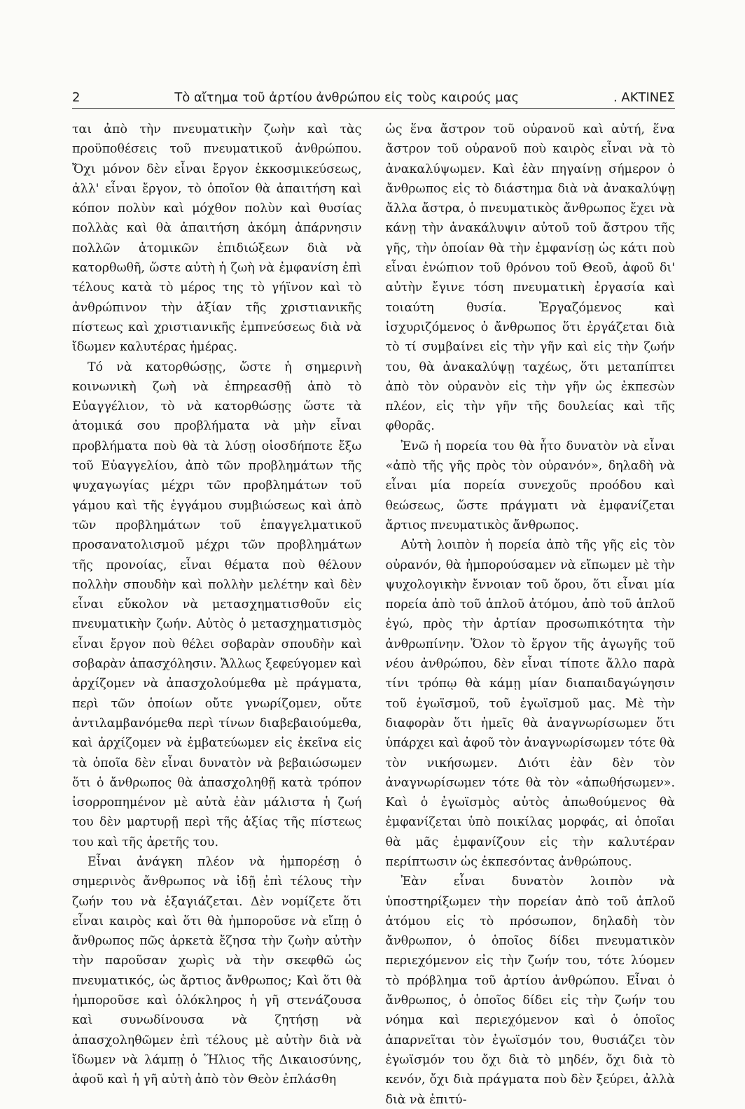2 Τὸ αἴτημα τοῦ ἀρτίου ἀνθρώπου εἰς τοὺς καιρούς μας. ΑΚΤΙΝΕΣ
ται ἀπὸ τὴν πνευματικὴν ζωὴν καὶ τὰς προϋποθέσεις τοῦ πνευματικοῦ ἀνθρώπου. Ὄχι μόνον δὲν εἶναι ἔργον ἐκκοσμικεύσεως, ἀλλ' εἶναι ἔργον, τὸ ὁποῖον θὰ ἀπαιτήση καὶ κόπον πολὺν καὶ μόχθον πολὺν καὶ θυσίας πολλὰς καὶ θὰ ἀπαιτήση ἀκόμη ἀπάρνησιν πολλῶν ἀτομικῶν ἐπιδιώξεων διὰ νὰ κατορθωθῆ, ὥστε αὐτὴ ἡ ζωὴ νὰ ἐμφανίση ἐπὶ τέλους κατὰ τὸ μέρος της τὸ γήϊνον καὶ τὸ ἀνθρώπινον τὴν ἀξίαν τῆς χριστιανικῆς πίστεως καὶ χριστιανικῆς ἐμπνεύσεως διὰ νὰ ἴδωμεν καλυτέρας ἡμέρας.
Τό νὰ κατορθώσῃς, ὥστε ἡ σημερινὴ κοινωνικὴ ζωὴ νὰ ἐπηρεασθῇ ἀπὸ τὸ Εὐαγγέλιον, τὸ νὰ κατορθώσῃς ὥστε τὰ ἀτομικά σου προβλήματα νὰ μὴν εἶναι προβλήματα ποὺ θὰ τὰ λύσῃ οἱοσδήποτε ἔξω τοῦ Εὐαγγελίου, ἀπὸ τῶν προβλημάτων τῆς ψυχαγωγίας μέχρι τῶν προβλημάτων τοῦ γάμου καὶ τῆς ἐγγάμου συμβιώσεως καὶ ἀπὸ τῶν προβλημάτων τοῦ ἐπαγγελματικοῦ προσανατολισμοῦ μέχρι τῶν προβλημάτων τῆς προνοίας, εἶναι θέματα ποὺ θέλουν πολλὴν σπουδὴν καὶ πολλὴν μελέτην καὶ δὲν εἶναι εὔκολον νὰ μετασχηματισθοῦν εἰς πνευματικὴν ζωήν. Αὐτὸς ὁ μετασχηματισμὸς εἶναι ἔργον ποὺ θέλει σοβαρὰν σπουδὴν καὶ σοβαρὰν ἀπασχόλησιν. Ἄλλως ξεφεύγομεν καὶ ἀρχίζομεν νὰ ἀπασχολούμεθα μὲ πράγματα, περὶ τῶν ὁποίων οὔτε γνωρίζομεν, οὔτε ἀντιλαμβανόμεθα περὶ τίνων διαβεβαιούμεθα, καὶ ἀρχίζομεν νὰ ἐμβατεύωμεν εἰς ἐκεῖνα εἰς τὰ ὁποῖα δὲν εἶναι δυνατὸν νὰ βεβαιώσωμεν ὅτι ὁ ἄνθρωπος θὰ ἀπασχοληθῇ κατὰ τρόπον ἰσορροπημένον μὲ αὐτὰ ἐὰν μάλιστα ἡ ζωή του δὲν μαρτυρῇ περὶ τῆς ἀξίας τῆς πίστεως του καὶ τῆς ἀρετῆς του.
Εἶναι ἀνάγκη πλέον νὰ ἠμπορέσῃ ὁ σημερινὸς ἄνθρωπος νὰ ἰδῇ ἐπὶ τέλους τὴν ζωήν του νὰ ἐξαγιάζεται. Δὲν νομίζετε ὅτι εἶναι καιρὸς καὶ ὅτι θὰ ἠμποροῦσε νὰ εἴπῃ ὁ ἄνθρωπος πῶς ἀρκετὰ ἔζησα τὴν ζωὴν αὐτὴν τὴν παροῦσαν χωρὶς νὰ τὴν σκεφθῶ ὡς πνευματικός, ὡς ἄρτιος ἄνθρωπος; Καὶ ὅτι θὰ ἠμποροῦσε καὶ ὁλόκληρος ἡ γῆ στενάζουσα καὶ συνωδίνουσα νὰ ζητήσῃ νὰ ἀπασχοληθῶμεν ἐπὶ τέλους μὲ αὐτὴν διὰ νὰ ἴδωμεν νὰ λάμπῃ ὁ Ἥλιος τῆς Δικαιοσύνης, ἀφοῦ καὶ ἡ γῆ αὐτὴ ἀπὸ τὸν Θεὸν ἐπλάσθη
ὡς ἕνα ἄστρον τοῦ οὐρανοῦ καὶ αὐτή, ἕνα ἄστρον τοῦ οὐρανοῦ ποὺ καιρὸς εἶναι νὰ τὸ ἀνακαλύψωμεν. Καὶ ἐὰν πηγαίνῃ σήμερον ὁ ἄνθρωπος εἰς τὸ διάστημα διὰ νὰ ἀνακαλύψῃ ἄλλα ἄστρα, ὁ πνευματικὸς ἄνθρωπος ἔχει νὰ κάνῃ τὴν ἀνακάλυψιν αὐτοῦ τοῦ ἄστρου τῆς γῆς, τὴν ὁποίαν θὰ τὴν ἐμφανίσῃ ὡς κάτι ποὺ εἶναι ἐνώπιον τοῦ θρόνου τοῦ Θεοῦ, ἀφοῦ δι' αὐτὴν ἔγινε τόση πνευματικὴ ἐργασία καὶ τοιαύτη θυσία. Ἐργαζόμενος καὶ ἰσχυριζόμενος ὁ ἄνθρωπος ὅτι ἐργάζεται διὰ τὸ τί συμβαίνει εἰς τὴν γῆν καὶ εἰς τὴν ζωήν του, θὰ ἀνακαλύψῃ ταχέως, ὅτι μεταπίπτει ἀπὸ τὸν οὐρανὸν εἰς τὴν γῆν ὡς ἐκπεσὼν πλέον, εἰς τὴν γῆν τῆς δουλείας καὶ τῆς φθορᾶς.
Ἐνῶ ἡ πορεία του θὰ ἦτο δυνατὸν νὰ εἶναι «ἀπὸ τῆς γῆς πρὸς τὸν οὐρανόν», δηλαδὴ νὰ εἶναι μία πορεία συνεχοῦς προόδου καὶ θεώσεως, ὥστε πράγματι νὰ ἐμφανίζεται ἄρτιος πνευματικὸς ἄνθρωπος.
Αὐτὴ λοιπὸν ἡ πορεία ἀπὸ τῆς γῆς εἰς τὸν οὐρανόν, θὰ ἠμπορούσαμεν νὰ εἴπωμεν μὲ τὴν ψυχολογικὴν ἔννοιαν τοῦ ὅρου, ὅτι εἶναι μία πορεία ἀπὸ τοῦ ἁπλοῦ ἀτόμου, ἀπὸ τοῦ ἁπλοῦ ἐγώ, πρὸς τὴν ἀρτίαν προσωπικότητα τὴν ἀνθρωπίνην. Ὅλον τὸ ἔργον τῆς ἀγωγῆς τοῦ νέου ἀνθρώπου, δὲν εἶναι τίποτε ἄλλο παρὰ τίνι τρόπῳ θὰ κάμῃ μίαν διαπαιδαγώγησιν τοῦ ἐγωϊσμοῦ, τοῦ ἐγωϊσμοῦ μας. Μὲ τὴν διαφορὰν ὅτι ἡμεῖς θὰ ἀναγνωρίσωμεν ὅτι ὑπάρχει καὶ ἀφοῦ τὸν ἀναγνωρίσωμεν τότε θὰ τὸν νικήσωμεν. Διότι ἐὰν δὲν τὸν ἀναγνωρίσωμεν τότε θὰ τὸν «ἀπωθήσωμεν». Καὶ ὁ ἐγωϊσμὸς αὐτὸς ἀπωθούμενος θὰ ἐμφανίζεται ὑπὸ ποικίλας μορφάς, αἱ ὁποῖαι θὰ μᾶς ἐμφανίζουν εἰς τὴν καλυτέραν περίπτωσιν ὡς ἐκπεσόντας ἀνθρώπους.
Ἐὰν εἶναι δυνατὸν λοιπὸν νὰ ὑποστηρίξωμεν τὴν πορείαν ἀπὸ τοῦ ἁπλοῦ ἀτόμου εἰς τὸ πρόσωπον, δηλαδὴ τὸν ἄνθρωπον, ὁ ὁποῖος δίδει πνευματικὸν περιεχόμενον εἰς τὴν ζωήν του, τότε λύομεν τὸ πρόβλημα τοῦ ἀρτίου ἀνθρώπου. Εἶναι ὁ ἄνθρωπος, ὁ ὁποῖος δίδει εἰς τὴν ζωήν του νόημα καὶ περιεχόμενον καὶ ὁ ὁποῖος ἀπαρνεῖται τὸν ἐγωϊσμόν του, θυσιάζει τὸν ἐγωϊσμόν του ὄχι διὰ τὸ μηδέν, ὄχι διὰ τὸ κενόν, ὄχι διὰ πράγματα ποὺ δὲν ξεύρει, ἀλλὰ διὰ νὰ ἐπιτύ-